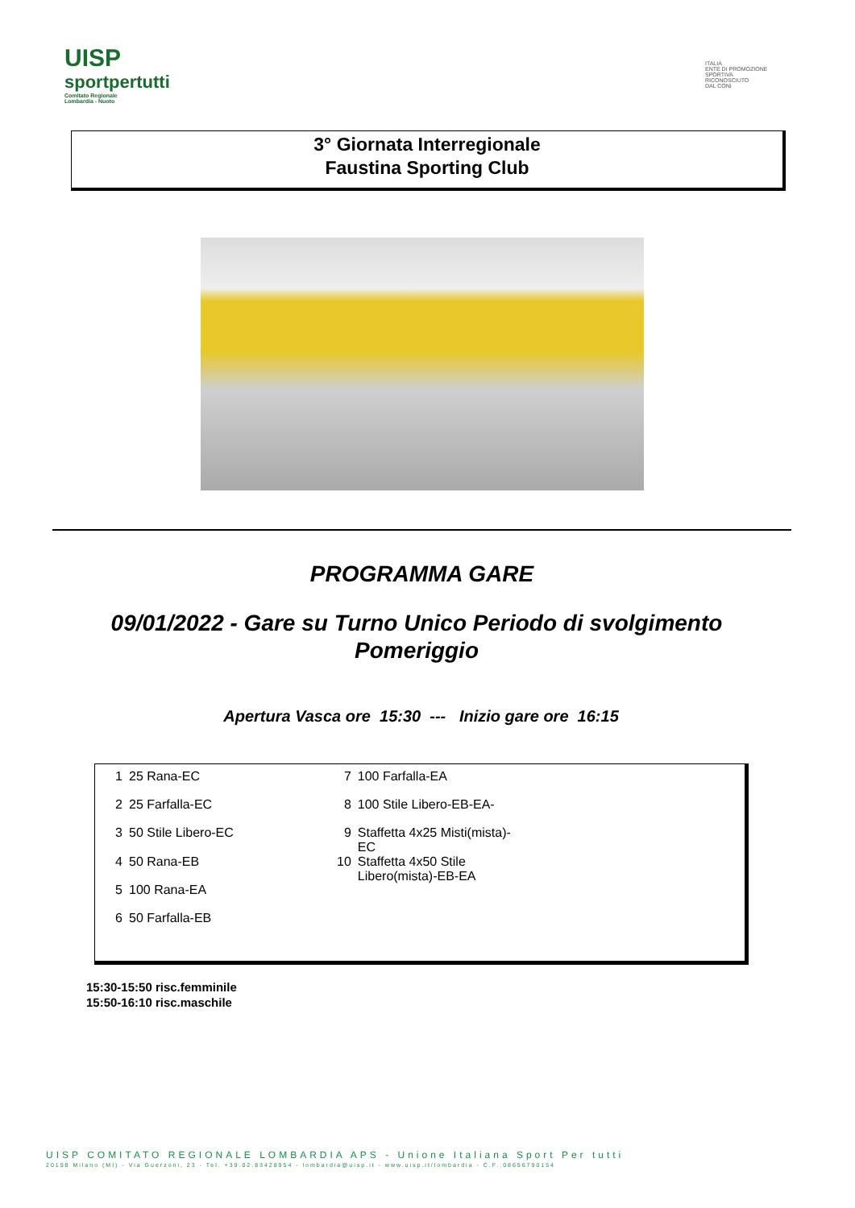UISP
sportpertutti
Comitato Regionale Lombardia - Nuoto
ITALIA
ENTE DI PROMOZIONE
SPORTIVA
RICONOSCIUTO
DAL CONI
3° Giornata Interregionale
Faustina Sporting Club
PROGRAMMA GARE
09/01/2022 - Gare su Turno Unico Periodo di svolgimento
Pomeriggio
Apertura Vasca ore 15:30 --- Inizio gare ore 16:15
| 1 | 25 Rana-EC | 7 | 100 Farfalla-EA |
| 2 | 25 Farfalla-EC | 8 | 100 Stile Libero-EB-EA- |
| 3 | 50 Stile Libero-EC | 9 | Staffetta 4x25 Misti(mista)- EC |
| 4 | 50 Rana-EB | 10 | Staffetta 4x50 Stile Libero(mista)-EB-EA |
| 5 | 100 Rana-EA | | |
| 6 | 50 Farfalla-EB | | |
15:30-15:50 risc.femminile
15:50-16:10 risc.maschile
UISP COMITATO REGIONALE LOMBARDIA APS - Unione Italiana Sport Per tutti
20158 Milano (MI) - Via Guerzoni, 23 - Tel. +39.02.83428954 - lombardia@uisp.it - www.uisp.it/lombardia - C.F.:08656790154